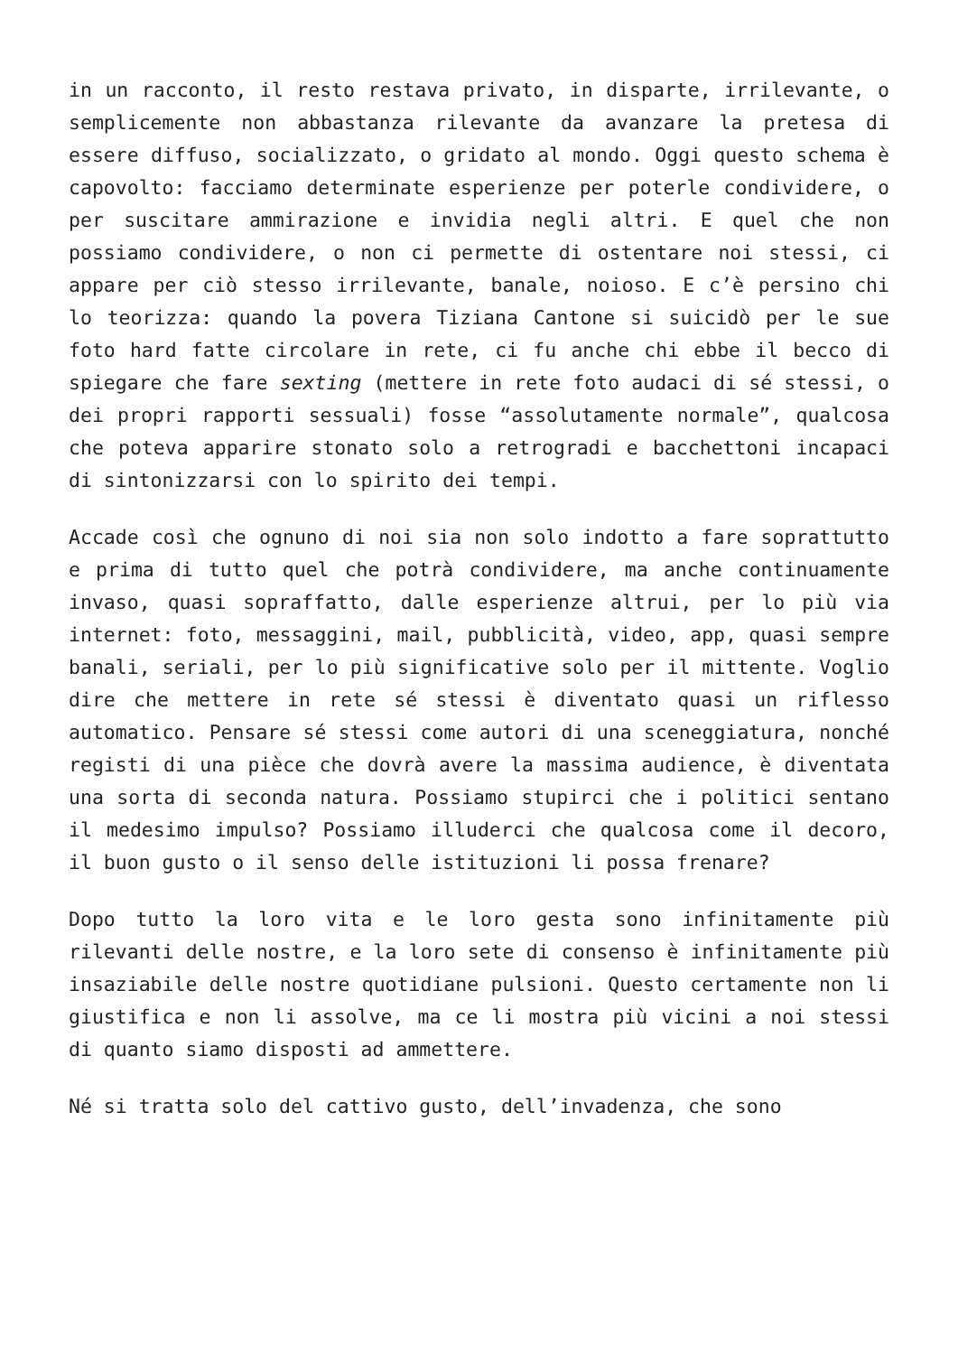in un racconto, il resto restava privato, in disparte, irrilevante, o semplicemente non abbastanza rilevante da avanzare la pretesa di essere diffuso, socializzato, o gridato al mondo. Oggi questo schema è capovolto: facciamo determinate esperienze per poterle condividere, o per suscitare ammirazione e invidia negli altri. E quel che non possiamo condividere, o non ci permette di ostentare noi stessi, ci appare per ciò stesso irrilevante, banale, noioso. E c’è persino chi lo teorizza: quando la povera Tiziana Cantone si suicidò per le sue foto hard fatte circolare in rete, ci fu anche chi ebbe il becco di spiegare che fare sexting (mettere in rete foto audaci di sé stessi, o dei propri rapporti sessuali) fosse “assolutamente normale”, qualcosa che poteva apparire stonato solo a retrogradi e bacchettoni incapaci di sintonizzarsi con lo spirito dei tempi.
Accade così che ognuno di noi sia non solo indotto a fare soprattutto e prima di tutto quel che potrà condividere, ma anche continuamente invaso, quasi sopraffatto, dalle esperienze altrui, per lo più via internet: foto, messaggini, mail, pubblicità, video, app, quasi sempre banali, seriali, per lo più significative solo per il mittente. Voglio dire che mettere in rete sé stessi è diventato quasi un riflesso automatico. Pensare sé stessi come autori di una sceneggiatura, nonché registi di una pièce che dovrà avere la massima audience, è diventata una sorta di seconda natura. Possiamo stupirci che i politici sentano il medesimo impulso? Possiamo illuderci che qualcosa come il decoro, il buon gusto o il senso delle istituzioni li possa frenare?
Dopo tutto la loro vita e le loro gesta sono infinitamente più rilevanti delle nostre, e la loro sete di consenso è infinitamente più insaziabile delle nostre quotidiane pulsioni. Questo certamente non li giustifica e non li assolve, ma ce li mostra più vicini a noi stessi di quanto siamo disposti ad ammettere.
Né si tratta solo del cattivo gusto, dell’invadenza, che sono